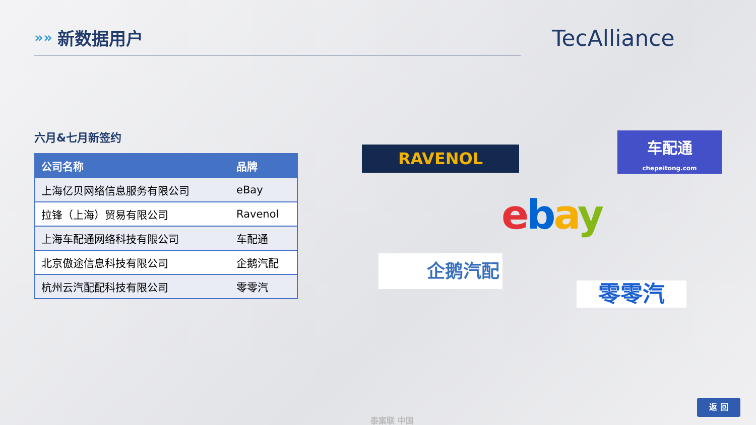»»
新数据用户
TecAlliance
六月&七月新签约
| 公司名称 | 品牌 |
| --- | --- |
| 上海亿贝网络信息服务有限公司 | eBay |
| 拉锋（上海）贸易有限公司 | Ravenol |
| 上海车配通网络科技有限公司 | 车配通 |
| 北京傲途信息科技有限公司 | 企鹅汽配 |
| 杭州云汽配配科技有限公司 | 零零汽 |
RAVENOL
车配通
chepeitong.com
ebay
企鹅汽配
零零汽
返 回
泰案联 中国